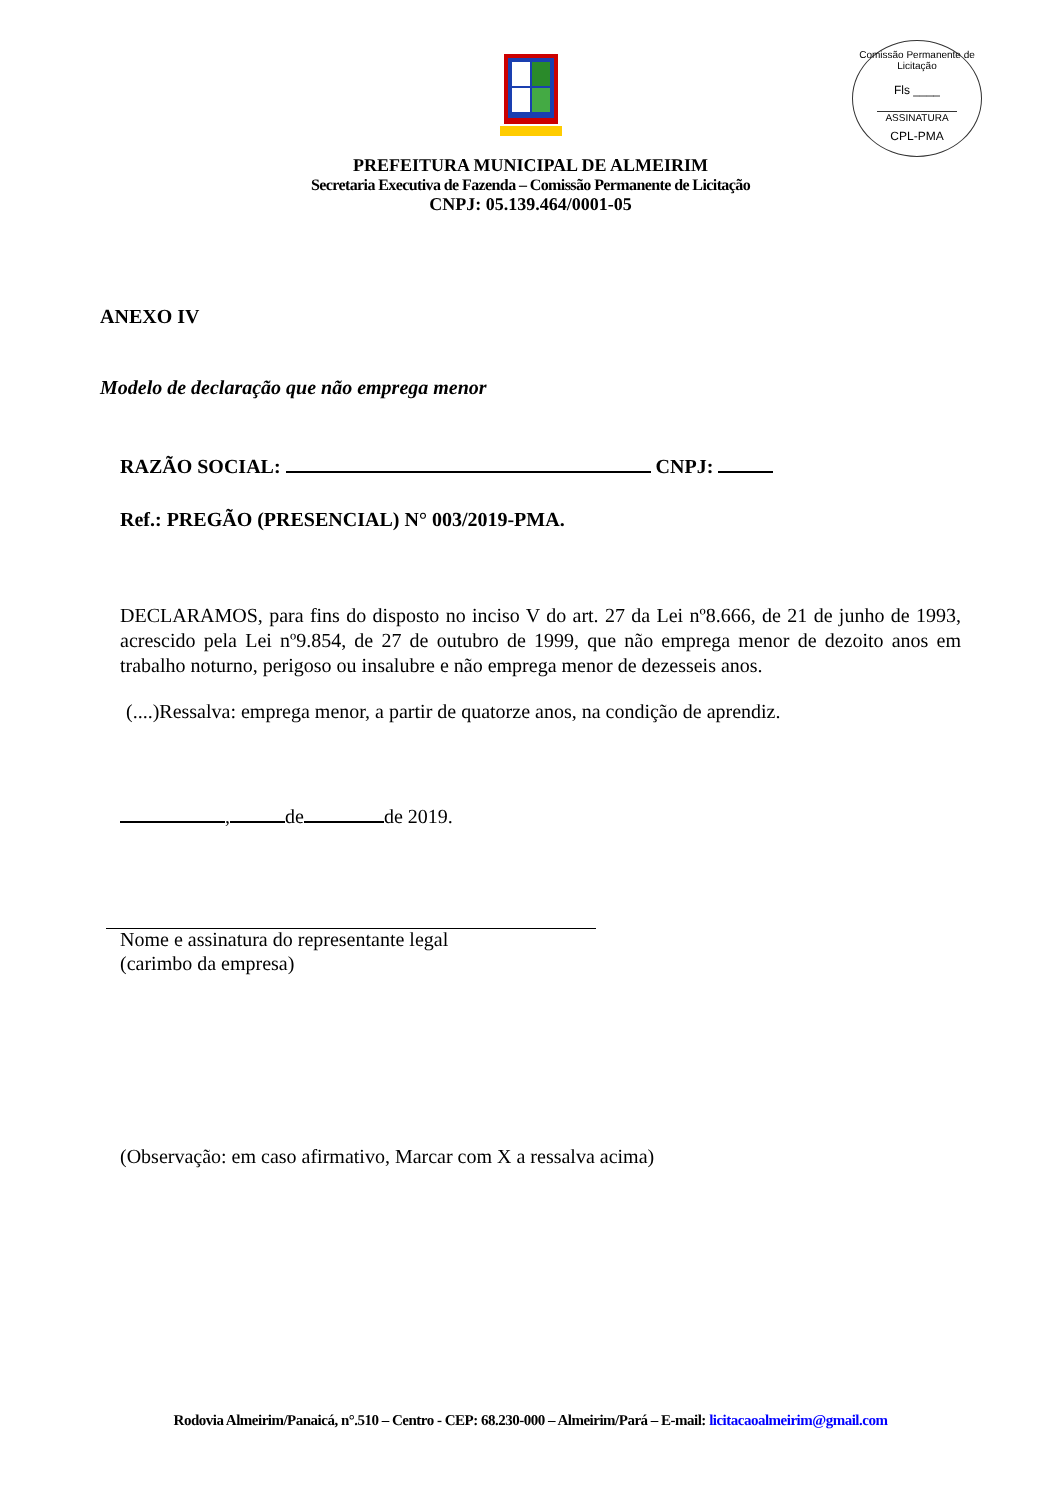Comissão Permanente de Licitação
Fls ____
ASSINATURA
CPL-PMA
PREFEITURA MUNICIPAL DE ALMEIRIM
Secretaria Executiva de Fazenda – Comissão Permanente de Licitação
CNPJ: 05.139.464/0001-05
ANEXO IV
Modelo de declaração que não emprega menor
RAZÃO SOCIAL: CNPJ:
Ref.: PREGÃO (PRESENCIAL) N° 003/2019-PMA.
DECLARAMOS, para fins do disposto no inciso V do art. 27 da Lei nº8.666, de 21 de junho de 1993, acrescido pela Lei nº9.854, de 27 de outubro de 1999, que não emprega menor de dezoito anos em trabalho noturno, perigoso ou insalubre e não emprega menor de dezesseis anos.
(....)Ressalva: emprega menor, a partir de quatorze anos, na condição de aprendiz.
, de de 2019.
Nome e assinatura do representante legal
(carimbo da empresa)
(Observação: em caso afirmativo, Marcar com X a ressalva acima)
Rodovia Almeirim/Panaicá, n°.510 – Centro - CEP: 68.230-000 – Almeirim/Pará – E-mail: licitacaoalmeirim@gmail.com